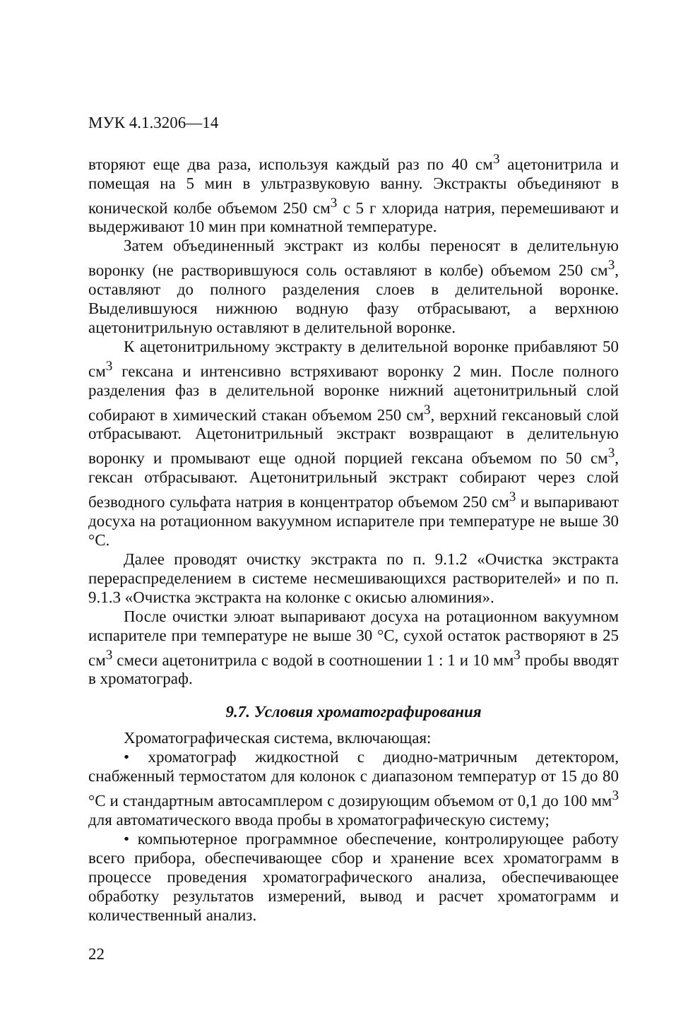МУК 4.1.3206—14
вторяют еще два раза, используя каждый раз по 40 см<sup>3</sup> ацетонитрила и помещая на 5 мин в ультразвуковую ванну. Экстракты объединяют в конической колбе объемом 250 см<sup>3</sup> с 5 г хлорида натрия, перемешивают и выдерживают 10 мин при комнатной температуре.
Затем объединенный экстракт из колбы переносят в делительную воронку (не растворившуюся соль оставляют в колбе) объемом 250 см<sup>3</sup>, оставляют до полного разделения слоев в делительной воронке. Выделившуюся нижнюю водную фазу отбрасывают, а верхнюю ацетонитрильную оставляют в делительной воронке.
К ацетонитрильному экстракту в делительной воронке прибавляют 50 см<sup>3</sup> гексана и интенсивно встряхивают воронку 2 мин. После полного разделения фаз в делительной воронке нижний ацетонитрильный слой собирают в химический стакан объемом 250 см<sup>3</sup>, верхний гексановый слой отбрасывают. Ацетонитрильный экстракт возвращают в делительную воронку и промывают еще одной порцией гексана объемом по 50 см<sup>3</sup>, гексан отбрасывают. Ацетонитрильный экстракт собирают через слой безводного сульфата натрия в концентратор объемом 250 см<sup>3</sup> и выпаривают досуха на ротационном вакуумном испарителе при температуре не выше 30 °С.
Далее проводят очистку экстракта по п. 9.1.2 «Очистка экстракта перераспределением в системе несмешивающихся растворителей» и по п. 9.1.3 «Очистка экстракта на колонке с окисью алюминия».
После очистки элюат выпаривают досуха на ротационном вакуумном испарителе при температуре не выше 30 °С, сухой остаток растворяют в 25 см<sup>3</sup> смеси ацетонитрила с водой в соотношении 1 : 1 и 10 мм<sup>3</sup> пробы вводят в хроматограф.
9.7. Условия хроматографирования
Хроматографическая система, включающая:
• хроматограф жидкостной с диодно-матричным детектором, снабженный термостатом для колонок с диапазоном температур от 15 до 80 °С и стандартным автосамплером с дозирующим объемом от 0,1 до 100 мм<sup>3</sup> для автоматического ввода пробы в хроматографическую систему;
• компьютерное программное обеспечение, контролирующее работу всего прибора, обеспечивающее сбор и хранение всех хроматограмм в процессе проведения хроматографического анализа, обеспечивающее обработку результатов измерений, вывод и расчет хроматограмм и количественный анализ.
22